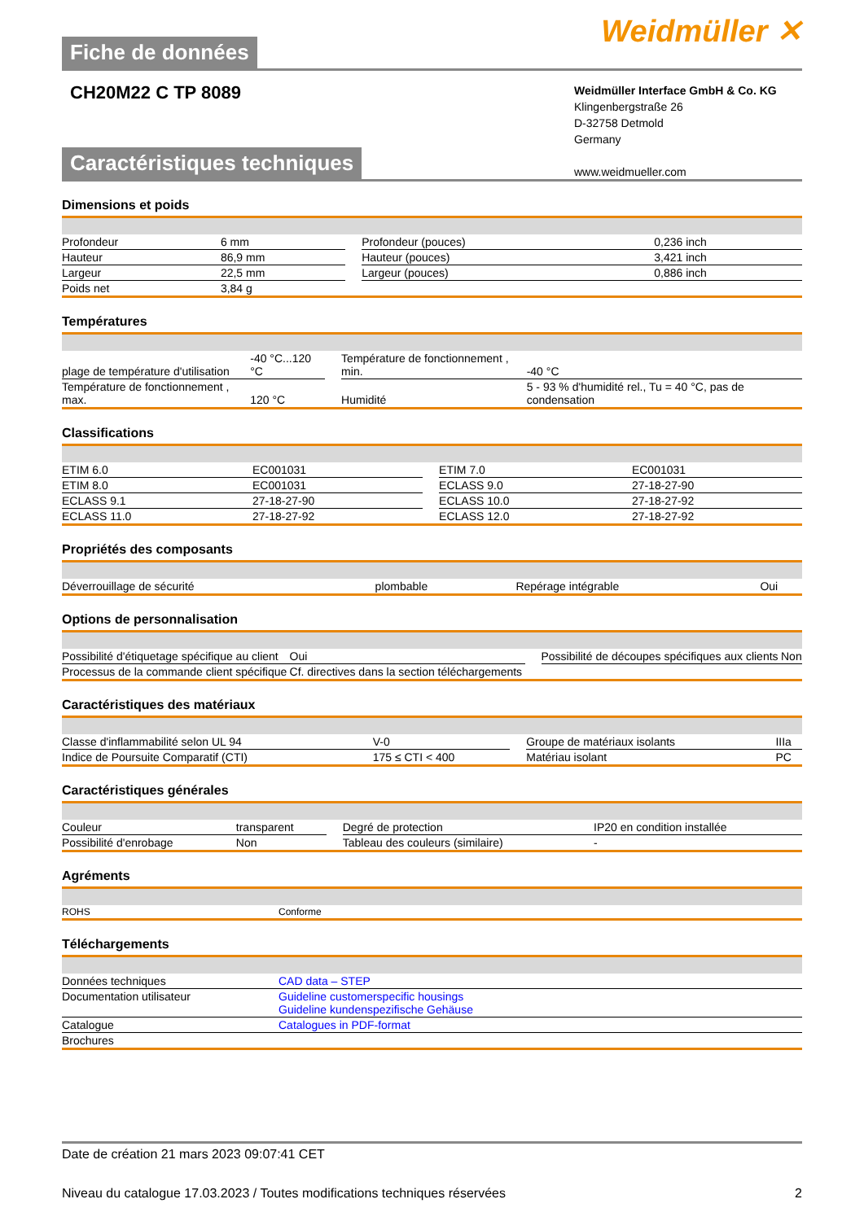Fiche de données
Weidmüller ✕
CH20M22 C TP 8089
Weidmüller Interface GmbH & Co. KG
Klingenbergstraße 26
D-32758 Detmold
Germany
www.weidmueller.com
Caractéristiques techniques
Dimensions et poids
| Profondeur | 6 mm | | Profondeur (pouces) | 0,236 inch |
| Hauteur | 86,9 mm | | Hauteur (pouces) | 3,421 inch |
| Largeur | 22,5 mm | | Largeur (pouces) | 0,886 inch |
| Poids net | 3,84 g | | | |
Températures
| plage de température d'utilisation | -40 °C...120 °C | | Température de fonctionnement , min. | -40 °C |
| Température de fonctionnement , max. | 120 °C | | Humidité | 5 - 93 % d'humidité rel., Tu = 40 °C, pas de condensation |
Classifications
| ETIM 6.0 | EC001031 | | ETIM 7.0 | EC001031 |
| ETIM 8.0 | EC001031 | | ECLASS 9.0 | 27-18-27-90 |
| ECLASS 9.1 | 27-18-27-90 | | ECLASS 10.0 | 27-18-27-92 |
| ECLASS 11.0 | 27-18-27-92 | | ECLASS 12.0 | 27-18-27-92 |
Propriétés des composants
| Déverrouillage de sécurité | plombable | | Repérage intégrable | Oui |
Options de personnalisation
| Possibilité d'étiquetage spécifique au client | Oui | | Possibilité de découpes spécifiques aux clients | Non |
| Processus de la commande client spécifique | Cf. directives dans la section téléchargements | | | |
Caractéristiques des matériaux
| Classe d'inflammabilité selon UL 94 | V-0 | | Groupe de matériaux isolants | IIIa |
| Indice de Poursuite Comparatif (CTI) | 175 ≤ CTI < 400 | | Matériau isolant | PC |
Caractéristiques générales
| Couleur | transparent | | Degré de protection | IP20 en condition installée |
| Possibilité d'enrobage | Non | | Tableau des couleurs (similaire) | - |
Agréments
| ROHS | Conforme |
Téléchargements
| Données techniques | CAD data – STEP |
| Documentation utilisateur | Guideline customerspecific housings Guideline kundenspezifische Gehäuse |
| Catalogue | Catalogues in PDF-format |
| Brochures | |
Date de création 21 mars 2023 09:07:41 CET
Niveau du catalogue 17.03.2023 / Toutes modifications techniques réservées 2